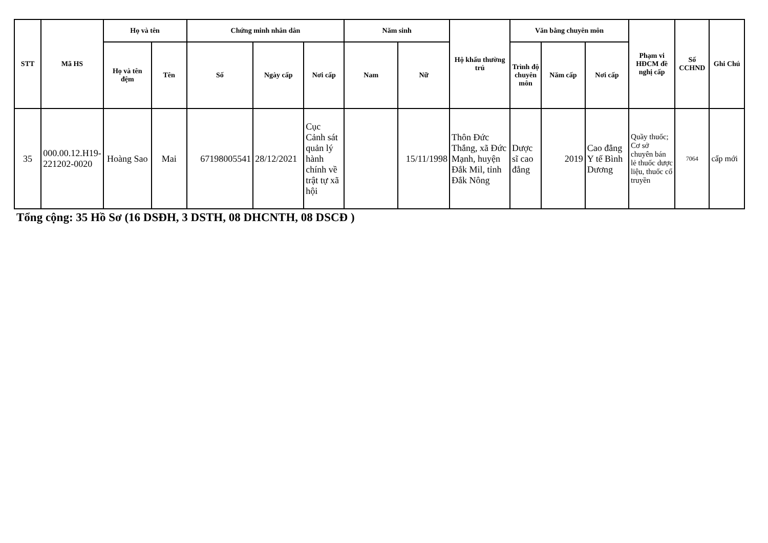| STT | Mã HS | Họ và tên | | Chứng minh nhân dân | | | Năm sinh | | Hộ khẩu thường trú | Văn bằng chuyên môn | | | Phạm vi HĐCM đề nghị cấp | Số CCHND | Ghi Chú |
| --- | --- | --- | --- | --- | --- | --- | --- | --- | --- | --- | --- | --- | --- | --- | --- |
| | | Họ và tên đệm | Tên | Số | Ngày cấp | Nơi cấp | Nam | Nữ | | Trình độ chuyên môn | Năm cấp | Nơi cấp | | | |
| 35 | 000.00.12.H19-221202-0020 | Hoàng Sao | Mai | 67198005541 | 28/12/2021 | Cục Cảnh sát quản lý hành chính về trật tự xã hội | | 15/11/1998 | Thôn Đức Thắng, xã Đức Mạnh, huyện Đắk Mil, tỉnh Đắk Nông | Dược sĩ cao đẳng | 2019 | Cao đẳng Y tế Bình Dương | Quầy thuốc; Cơ sở chuyên bán lẻ thuốc dược liệu, thuốc cổ truyền | 7064 | cấp mới |
Tổng cộng: 35 Hồ Sơ (16 DSĐH, 3 DSTH, 08 DHCNTH, 08 DSCĐ )